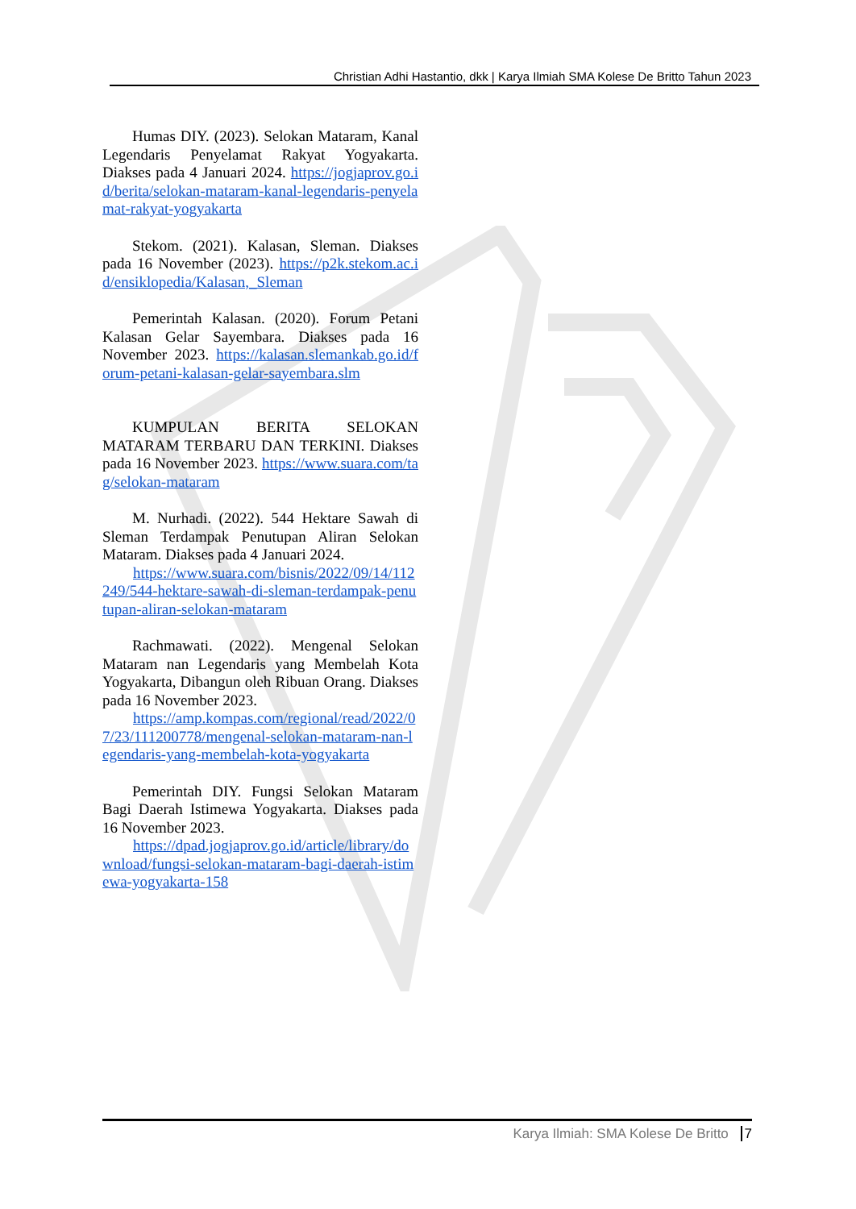Christian Adhi Hastantio, dkk | Karya Ilmiah SMA Kolese De Britto Tahun 2023
Humas DIY. (2023). Selokan Mataram, Kanal Legendaris Penyelamat Rakyat Yogyakarta. Diakses pada 4 Januari 2024. https://jogjaprov.go.id/berita/selokan-mataram-kanal-legendaris-penyelamat-rakyat-yogyakarta
Stekom. (2021). Kalasan, Sleman. Diakses pada 16 November (2023). https://p2k.stekom.ac.id/ensiklopedia/Kalasan,_Sleman
Pemerintah Kalasan. (2020). Forum Petani Kalasan Gelar Sayembara. Diakses pada 16 November 2023. https://kalasan.slemankab.go.id/forum-petani-kalasan-gelar-sayembara.slm
KUMPULAN BERITA SELOKAN MATARAM TERBARU DAN TERKINI. Diakses pada 16 November 2023. https://www.suara.com/tag/selokan-mataram
M. Nurhadi. (2022). 544 Hektare Sawah di Sleman Terdampak Penutupan Aliran Selokan Mataram. Diakses pada 4 Januari 2024.
  https://www.suara.com/bisnis/2022/09/14/112249/544-hektare-sawah-di-sleman-terdampak-penutupan-aliran-selokan-mataram
Rachmawati. (2022). Mengenal Selokan Mataram nan Legendaris yang Membelah Kota Yogyakarta, Dibangun oleh Ribuan Orang. Diakses pada 16 November 2023.
  https://amp.kompas.com/regional/read/2022/07/23/111200778/mengenal-selokan-mataram-nan-legendaris-yang-membelah-kota-yogyakarta
Pemerintah DIY. Fungsi Selokan Mataram Bagi Daerah Istimewa Yogyakarta. Diakses pada 16 November 2023.
  https://dpad.jogjaprov.go.id/article/library/download/fungsi-selokan-mataram-bagi-daerah-istimewa-yogyakarta-158
Karya Ilmiah: SMA Kolese De Britto 7